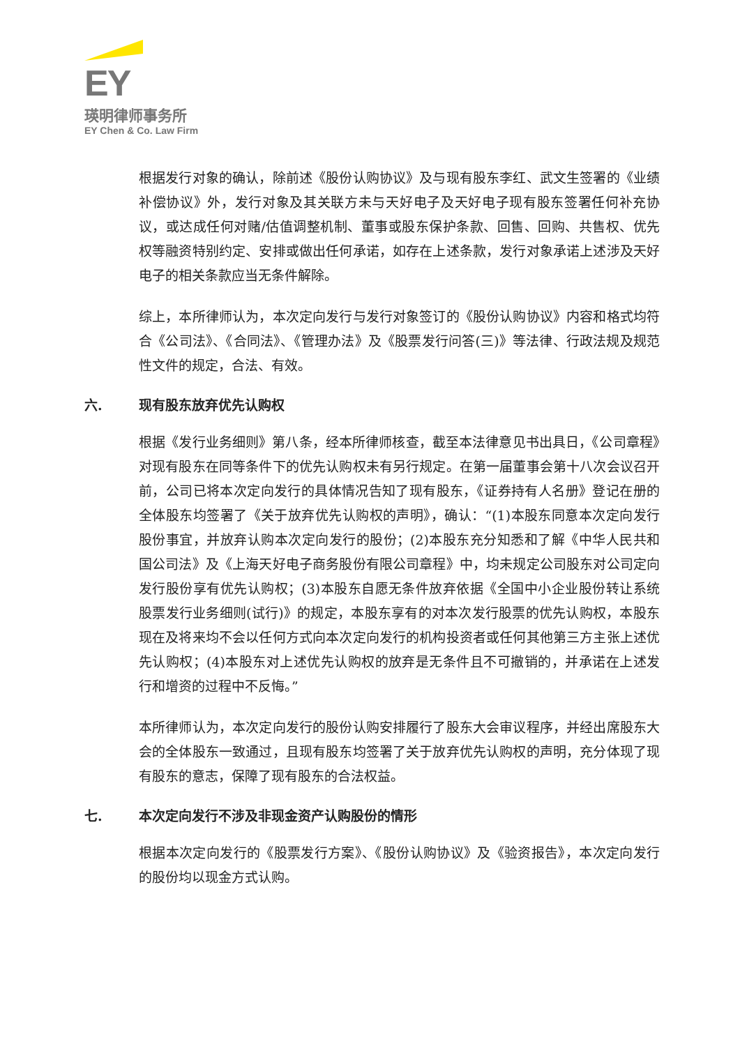EY
瑛明律师事务所
EY Chen & Co. Law Firm
根据发行对象的确认，除前述《股份认购协议》及与现有股东李红、武文生签署的《业绩补偿协议》外，发行对象及其关联方未与天好电子及天好电子现有股东签署任何补充协议，或达成任何对赌/估值调整机制、董事或股东保护条款、回售、回购、共售权、优先权等融资特别约定、安排或做出任何承诺，如存在上述条款，发行对象承诺上述涉及天好电子的相关条款应当无条件解除。
综上，本所律师认为，本次定向发行与发行对象签订的《股份认购协议》内容和格式均符合《公司法》、《合同法》、《管理办法》及《股票发行问答(三)》等法律、行政法规及规范性文件的规定，合法、有效。
六. 现有股东放弃优先认购权
根据《发行业务细则》第八条，经本所律师核查，截至本法律意见书出具日，《公司章程》对现有股东在同等条件下的优先认购权未有另行规定。在第一届董事会第十八次会议召开前，公司已将本次定向发行的具体情况告知了现有股东，《证券持有人名册》登记在册的全体股东均签署了《关于放弃优先认购权的声明》，确认：“(1)本股东同意本次定向发行股份事宜，并放弃认购本次定向发行的股份；(2)本股东充分知悉和了解《中华人民共和国公司法》及《上海天好电子商务股份有限公司章程》中，均未规定公司股东对公司定向发行股份享有优先认购权；(3)本股东自愿无条件放弃依据《全国中小企业股份转让系统股票发行业务细则(试行)》的规定，本股东享有的对本次发行股票的优先认购权，本股东现在及将来均不会以任何方式向本次定向发行的机构投资者或任何其他第三方主张上述优先认购权；(4)本股东对上述优先认购权的放弃是无条件且不可撤销的，并承诺在上述发行和增资的过程中不反悔。”
本所律师认为，本次定向发行的股份认购安排履行了股东大会审议程序，并经出席股东大会的全体股东一致通过，且现有股东均签署了关于放弃优先认购权的声明，充分体现了现有股东的意志，保障了现有股东的合法权益。
七. 本次定向发行不涉及非现金资产认购股份的情形
根据本次定向发行的《股票发行方案》、《股份认购协议》及《验资报告》，本次定向发行的股份均以现金方式认购。